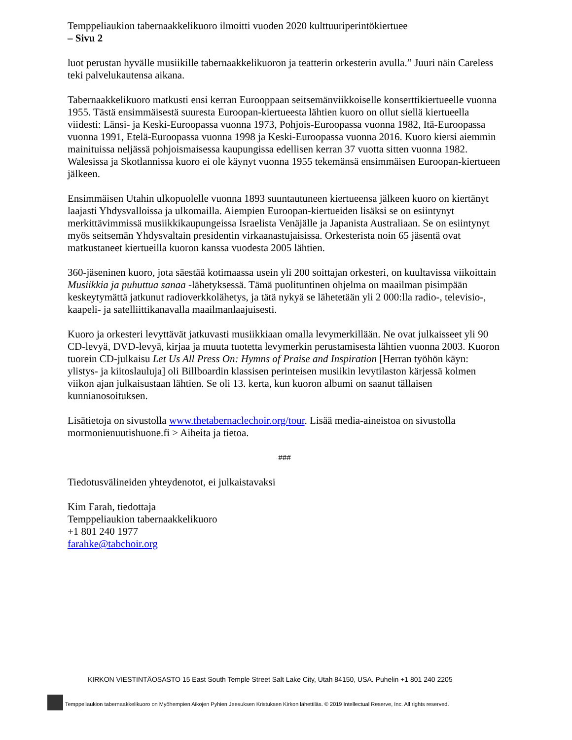Temppeliaukion tabernaakkelikuoro ilmoitti vuoden 2020 kulttuuriperintökiertuee
– Sivu 2
luot perustan hyvälle musiikille tabernaakkelikuoron ja teatterin orkesterin avulla.” Juuri näin Careless teki palvelukautensa aikana.
Tabernaakkelikuoro matkusti ensi kerran Eurooppaan seitsemänviikkoiselle konserttikiertueelle vuonna 1955. Tästä ensimmäisestä suuresta Euroopan-kiertueesta lähtien kuoro on ollut siellä kiertueella viidesti: Länsi- ja Keski-Euroopassa vuonna 1973, Pohjois-Euroopassa vuonna 1982, Itä-Euroopassa vuonna 1991, Etelä-Euroopassa vuonna 1998 ja Keski-Euroopassa vuonna 2016. Kuoro kiersi aiemmin mainituissa neljässä pohjoismaisessa kaupungissa edellisen kerran 37 vuotta sitten vuonna 1982. Walesissa ja Skotlannissa kuoro ei ole käynyt vuonna 1955 tekemänsä ensimmäisen Euroopan-kiertueen jälkeen.
Ensimmäisen Utahin ulkopuolelle vuonna 1893 suuntautuneen kiertueensa jälkeen kuoro on kiertänyt laajasti Yhdysvalloissa ja ulkomailla. Aiempien Euroopan-kiertueiden lisäksi se on esiintynyt merkittävimmissä musiikkikaupungeissa Israelista Venäjälle ja Japanista Australiaan. Se on esiintynyt myös seitsemän Yhdysvaltain presidentin virkaanastujaisissa. Orkesterista noin 65 jäsentä ovat matkustaneet kiertueilla kuoron kanssa vuodesta 2005 lähtien.
360-jäseninen kuoro, jota säestää kotimaassa usein yli 200 soittajan orkesteri, on kuultavissa viikoittain Musiikkia ja puhuttua sanaa -lähetyksessä. Tämä puolituntinen ohjelma on maailman pisimpään keskeytymättä jatkunut radioverkkolähetys, ja tätä nykyä se lähetetään yli 2 000:lla radio-, televisio-, kaapeli- ja satelliittikanavalla maailmanlaajuisesti.
Kuoro ja orkesteri levyttävät jatkuvasti musiikkiaan omalla levymerkillään. Ne ovat julkaisseet yli 90 CD-levyä, DVD-levyä, kirjaa ja muuta tuotetta levymerkin perustamisesta lähtien vuonna 2003. Kuoron tuorein CD-julkaisu Let Us All Press On: Hymns of Praise and Inspiration [Herran työhön käyn: ylistys- ja kiitoslauluja] oli Billboardin klassisen perinteisen musiikin levytilaston kärjessä kolmen viikon ajan julkaisustaan lähtien. Se oli 13. kerta, kun kuoron albumi on saanut tällaisen kunnianosoituksen.
Lisätietoja on sivustolla www.thetabernaclechoir.org/tour. Lisää media-aineistoa on sivustolla mormonienuutishuone.fi > Aiheita ja tietoa.
###
Tiedotusvälineiden yhteydenotot, ei julkaistavaksi
Kim Farah, tiedottaja
Temppeliaukion tabernaakkelikuoro
+1 801 240 1977
farahke@tabchoir.org
KIRKON VIESTINTÄOSASTO 15 East South Temple Street Salt Lake City, Utah 84150, USA. Puhelin +1 801 240 2205
Temppeliaukion tabernaakkelikuoro on Myöhempien Aikojen Pyhien Jeesuksen Kristuksen Kirkon lähettiläs. © 2019 Intellectual Reserve, Inc. All rights reserved.